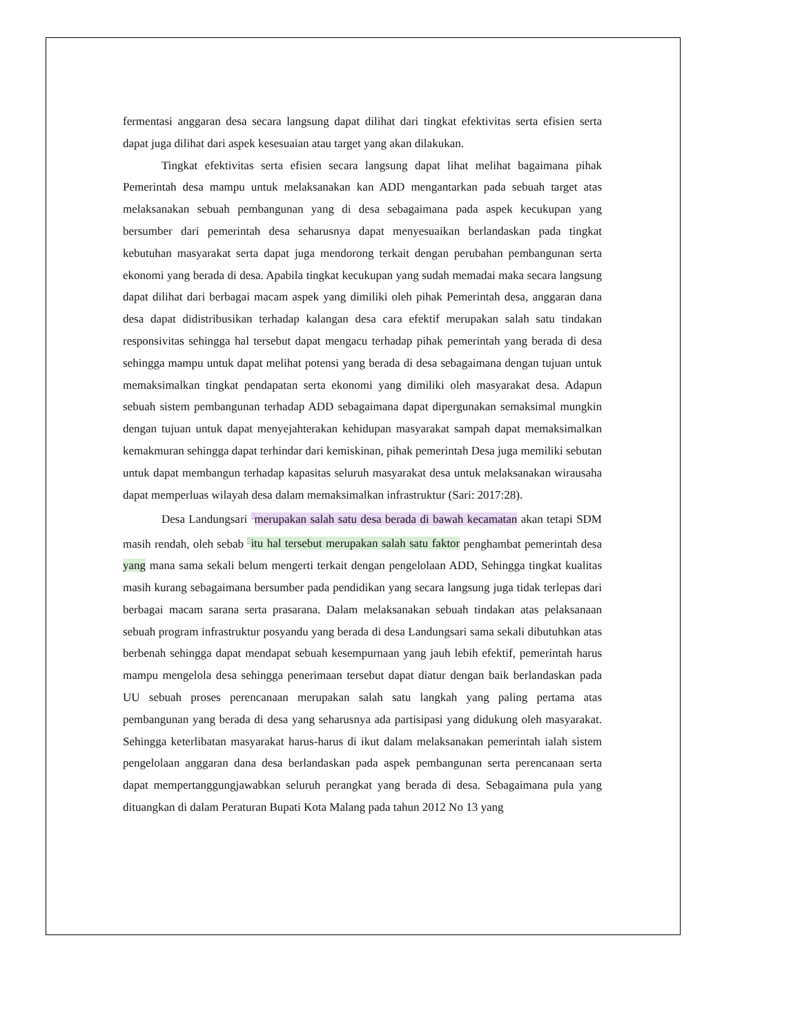fermentasi anggaran desa secara langsung dapat dilihat dari tingkat efektivitas serta efisien serta dapat juga dilihat dari aspek kesesuaian atau target yang akan dilakukan.
Tingkat efektivitas serta efisien secara langsung dapat lihat melihat bagaimana pihak Pemerintah desa mampu untuk melaksanakan kan ADD mengantarkan pada sebuah target atas melaksanakan sebuah pembangunan yang di desa sebagaimana pada aspek kecukupan yang bersumber dari pemerintah desa seharusnya dapat menyesuaikan berlandaskan pada tingkat kebutuhan masyarakat serta dapat juga mendorong terkait dengan perubahan pembangunan serta ekonomi yang berada di desa. Apabila tingkat kecukupan yang sudah memadai maka secara langsung dapat dilihat dari berbagai macam aspek yang dimiliki oleh pihak Pemerintah desa, anggaran dana desa dapat didistribusikan terhadap kalangan desa cara efektif merupakan salah satu tindakan responsivitas sehingga hal tersebut dapat mengacu terhadap pihak pemerintah yang berada di desa sehingga mampu untuk dapat melihat potensi yang berada di desa sebagaimana dengan tujuan untuk memaksimalkan tingkat pendapatan serta ekonomi yang dimiliki oleh masyarakat desa. Adapun sebuah sistem pembangunan terhadap ADD sebagaimana dapat dipergunakan semaksimal mungkin dengan tujuan untuk dapat menyejahterakan kehidupan masyarakat sampah dapat memaksimalkan kemakmuran sehingga dapat terhindar dari kemiskinan, pihak pemerintah Desa juga memiliki sebutan untuk dapat membangun terhadap kapasitas seluruh masyarakat desa untuk melaksanakan wirausaha dapat memperluas wilayah desa dalam memaksimalkan infrastruktur (Sari: 2017:28).
Desa Landungsari <sup>3</sup>merupakan salah satu desa berada di bawah kecamatan akan tetapi SDM masih rendah, oleh sebab <sup>5</sup>itu hal tersebut merupakan salah satu faktor penghambat pemerintah desa yang mana sama sekali belum mengerti terkait dengan pengelolaan ADD, Sehingga tingkat kualitas masih kurang sebagaimana bersumber pada pendidikan yang secara langsung juga tidak terlepas dari berbagai macam sarana serta prasarana. Dalam melaksanakan sebuah tindakan atas pelaksanaan sebuah program infrastruktur posyandu yang berada di desa Landungsari sama sekali dibutuhkan atas berbenah sehingga dapat mendapat sebuah kesempurnaan yang jauh lebih efektif, pemerintah harus mampu mengelola desa sehingga penerimaan tersebut dapat diatur dengan baik berlandaskan pada UU sebuah proses perencanaan merupakan salah satu langkah yang paling pertama atas pembangunan yang berada di desa yang seharusnya ada partisipasi yang didukung oleh masyarakat. Sehingga keterlibatan masyarakat harus-harus di ikut dalam melaksanakan pemerintah ialah sistem pengelolaan anggaran dana desa berlandaskan pada aspek pembangunan serta perencanaan serta dapat mempertanggungjawabkan seluruh perangkat yang berada di desa. Sebagaimana pula yang dituangkan di dalam Peraturan Bupati Kota Malang pada tahun 2012 No 13 yang